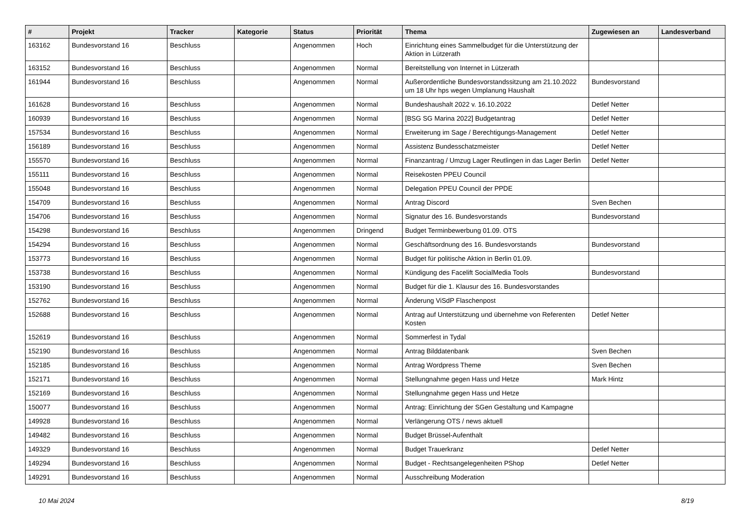| # | Projekt | Tracker | Kategorie | Status | Priorität | Thema | Zugewiesen an | Landesverband |
| --- | --- | --- | --- | --- | --- | --- | --- | --- |
| 163162 | Bundesvorstand 16 | Beschluss | | Angenommen | Hoch | Einrichtung eines Sammelbudget für die Unterstützung der Aktion in Lützerath | | |
| 163152 | Bundesvorstand 16 | Beschluss | | Angenommen | Normal | Bereitstellung von Internet in Lützerath | | |
| 161944 | Bundesvorstand 16 | Beschluss | | Angenommen | Normal | Außerordentliche Bundesvorstandssitzung am 21.10.2022 um 18 Uhr hps wegen Umplanung Haushalt | Bundesvorstand | |
| 161628 | Bundesvorstand 16 | Beschluss | | Angenommen | Normal | Bundeshaushalt 2022 v. 16.10.2022 | Detlef Netter | |
| 160939 | Bundesvorstand 16 | Beschluss | | Angenommen | Normal | [BSG SG Marina 2022] Budgetantrag | Detlef Netter | |
| 157534 | Bundesvorstand 16 | Beschluss | | Angenommen | Normal | Erweiterung im Sage / Berechtigungs-Management | Detlef Netter | |
| 156189 | Bundesvorstand 16 | Beschluss | | Angenommen | Normal | Assistenz Bundesschatzmeister | Detlef Netter | |
| 155570 | Bundesvorstand 16 | Beschluss | | Angenommen | Normal | Finanzantrag / Umzug Lager Reutlingen in das Lager Berlin | Detlef Netter | |
| 155111 | Bundesvorstand 16 | Beschluss | | Angenommen | Normal | Reisekosten PPEU Council | | |
| 155048 | Bundesvorstand 16 | Beschluss | | Angenommen | Normal | Delegation PPEU Council der PPDE | | |
| 154709 | Bundesvorstand 16 | Beschluss | | Angenommen | Normal | Antrag Discord | Sven Bechen | |
| 154706 | Bundesvorstand 16 | Beschluss | | Angenommen | Normal | Signatur des 16. Bundesvorstands | Bundesvorstand | |
| 154298 | Bundesvorstand 16 | Beschluss | | Angenommen | Dringend | Budget Terminbewerbung 01.09. OTS | | |
| 154294 | Bundesvorstand 16 | Beschluss | | Angenommen | Normal | Geschäftsordnung des 16. Bundesvorstands | Bundesvorstand | |
| 153773 | Bundesvorstand 16 | Beschluss | | Angenommen | Normal | Budget für politische Aktion in Berlin 01.09. | | |
| 153738 | Bundesvorstand 16 | Beschluss | | Angenommen | Normal | Kündigung des Facelift SocialMedia Tools | Bundesvorstand | |
| 153190 | Bundesvorstand 16 | Beschluss | | Angenommen | Normal | Budget für die 1. Klausur des 16. Bundesvorstandes | | |
| 152762 | Bundesvorstand 16 | Beschluss | | Angenommen | Normal | Änderung ViSdP Flaschenpost | | |
| 152688 | Bundesvorstand 16 | Beschluss | | Angenommen | Normal | Antrag auf Unterstützung und übernehme von Referenten Kosten | Detlef Netter | |
| 152619 | Bundesvorstand 16 | Beschluss | | Angenommen | Normal | Sommerfest in Tydal | | |
| 152190 | Bundesvorstand 16 | Beschluss | | Angenommen | Normal | Antrag Bilddatenbank | Sven Bechen | |
| 152185 | Bundesvorstand 16 | Beschluss | | Angenommen | Normal | Antrag Wordpress Theme | Sven Bechen | |
| 152171 | Bundesvorstand 16 | Beschluss | | Angenommen | Normal | Stellungnahme gegen Hass und Hetze | Mark Hintz | |
| 152169 | Bundesvorstand 16 | Beschluss | | Angenommen | Normal | Stellungnahme gegen Hass und Hetze | | |
| 150077 | Bundesvorstand 16 | Beschluss | | Angenommen | Normal | Antrag: Einrichtung der SGen Gestaltung und Kampagne | | |
| 149928 | Bundesvorstand 16 | Beschluss | | Angenommen | Normal | Verlängerung OTS / news aktuell | | |
| 149482 | Bundesvorstand 16 | Beschluss | | Angenommen | Normal | Budget Brüssel-Aufenthalt | | |
| 149329 | Bundesvorstand 16 | Beschluss | | Angenommen | Normal | Budget Trauerkranz | Detlef Netter | |
| 149294 | Bundesvorstand 16 | Beschluss | | Angenommen | Normal | Budget - Rechtsangelegenheiten PShop | Detlef Netter | |
| 149291 | Bundesvorstand 16 | Beschluss | | Angenommen | Normal | Ausschreibung Moderation | | |
10 Mai 2024 8/19